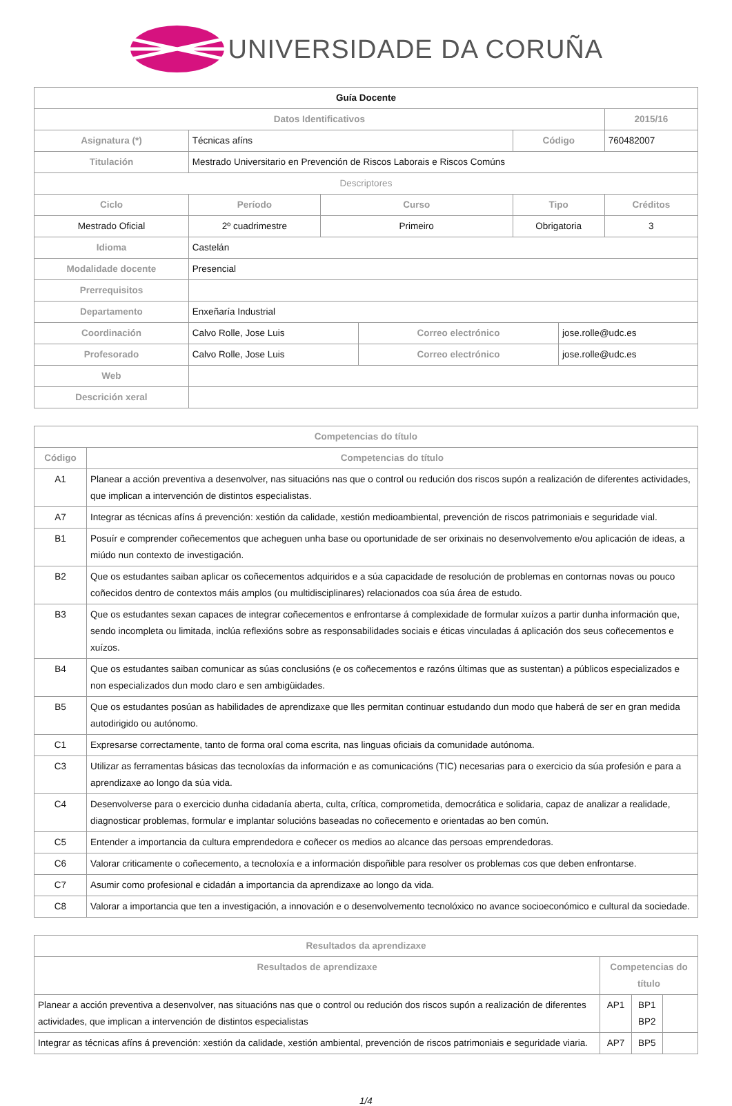UNIVERSIDADE DA CORUÑA
| Guía Docente | | | | | | |
| Datos Identificativos | | | | | | 2015/16 |
| Asignatura (*) | Técnicas afíns | | | Código | | 760482007 |
| Titulación | Mestrado Universitario en Prevención de Riscos Laborais e Riscos Comúns | | | | | |
| Descriptores | | | | | | |
| Ciclo | Período | Curso | | Tipo | | Créditos |
| Mestrado Oficial | 2º cuadrimestre | Primeiro | | Obrigatoria | | 3 |
| Idioma | Castelán | | | | | |
| Modalidade docente | Presencial | | | | | |
| Prerrequisitos | | | | | | |
| Departamento | Enxeñaría Industrial | | | | | |
| Coordinación | Calvo Rolle, Jose Luis | | Correo electrónico | | jose.rolle@udc.es | |
| Profesorado | Calvo Rolle, Jose Luis | | Correo electrónico | | jose.rolle@udc.es | |
| Web | | | | | | |
| Descrición xeral | | | | | | |
| Competencias do título | |
| --- | --- |
| Código | Competencias do título |
| A1 | Planear a acción preventiva a desenvolver, nas situacións nas que o control ou redución dos riscos supón a realización de diferentes actividades, que implican a intervención de distintos especialistas. |
| A7 | Integrar as técnicas afíns á prevención: xestión da calidade, xestión medioambiental, prevención de riscos patrimoniais e seguridade vial. |
| B1 | Posuír e comprender coñecementos que acheguen unha base ou oportunidade de ser orixinais no desenvolvemento e/ou aplicación de ideas, a miúdo nun contexto de investigación. |
| B2 | Que os estudantes saiban aplicar os coñecementos adquiridos e a súa capacidade de resolución de problemas en contornas novas ou pouco coñecidos dentro de contextos máis amplos (ou multidisciplinares) relacionados coa súa área de estudo. |
| B3 | Que os estudantes sexan capaces de integrar coñecementos e enfrontarse á complexidade de formular xuízos a partir dunha información que, sendo incompleta ou limitada, inclúa reflexións sobre as responsabilidades sociais e éticas vinculadas á aplicación dos seus coñecementos e xuízos. |
| B4 | Que os estudantes saiban comunicar as súas conclusións (e os coñecementos e razóns últimas que as sustentan) a públicos especializados e non especializados dun modo claro e sen ambigüidades. |
| B5 | Que os estudantes posúan as habilidades de aprendizaxe que lles permitan continuar estudando dun modo que haberá de ser en gran medida autodirigido ou autónomo. |
| C1 | Expresarse correctamente, tanto de forma oral coma escrita, nas linguas oficiais da comunidade autónoma. |
| C3 | Utilizar as ferramentas básicas das tecnoloxías da información e as comunicacións (TIC) necesarias para o exercicio da súa profesión e para a aprendizaxe ao longo da súa vida. |
| C4 | Desenvolverse para o exercicio dunha cidadanía aberta, culta, crítica, comprometida, democrática e solidaria, capaz de analizar a realidade, diagnosticar problemas, formular e implantar solucións baseadas no coñecemento e orientadas ao ben común. |
| C5 | Entender a importancia da cultura emprendedora e coñecer os medios ao alcance das persoas emprendedoras. |
| C6 | Valorar criticamente o coñecemento, a tecnoloxía e a información dispoñible para resolver os problemas cos que deben enfrontarse. |
| C7 | Asumir como profesional e cidadán a importancia da aprendizaxe ao longo da vida. |
| C8 | Valorar a importancia que ten a investigación, a innovación e o desenvolvemento tecnolóxico no avance socioeconómico e cultural da sociedade. |
| Resultados da aprendizaxe | | | |
| --- | --- | --- | --- |
| Resultados de aprendizaxe | Competencias do título | | |
| Planear a acción preventiva a desenvolver, nas situacións nas que o control ou redución dos riscos supón a realización de diferentes actividades, que implican a intervención de distintos especialistas | AP1 | BP1 BP2 | |
| Integrar as técnicas afíns á prevención: xestión da calidade, xestión ambiental, prevención de riscos patrimoniais e seguridade viaria. | AP7 | BP5 | |
1/4